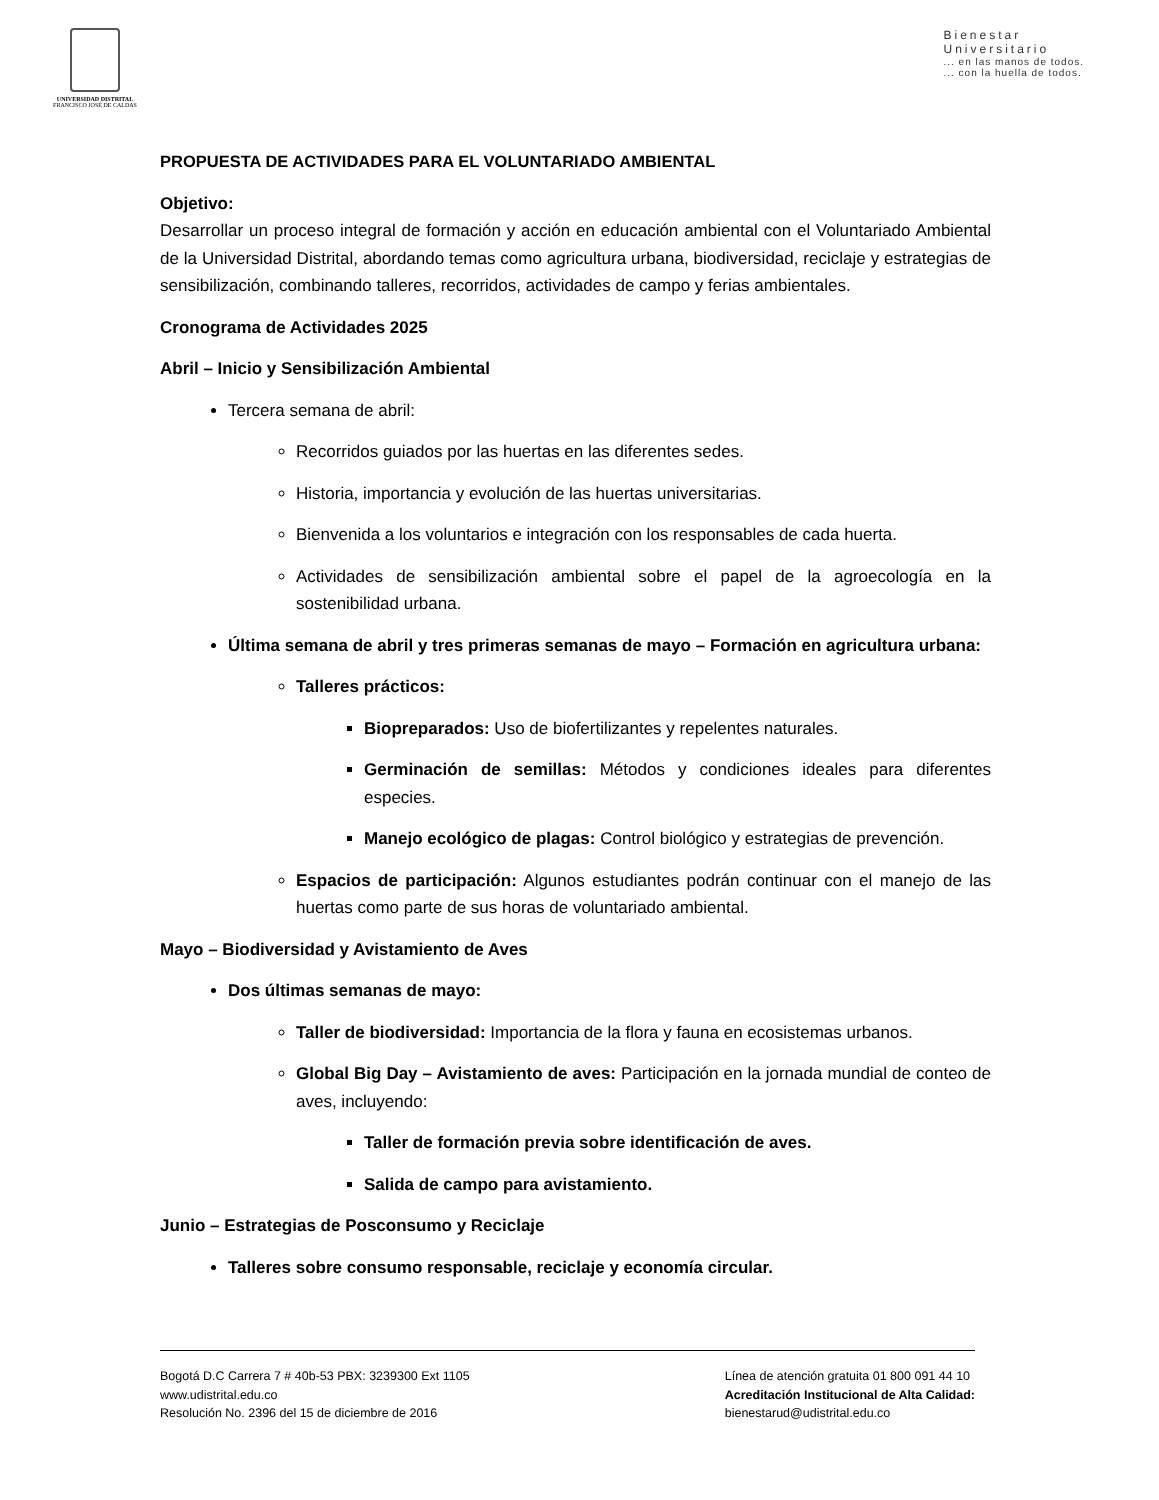UNIVERSIDAD DISTRITAL
FRANCISCO JOSÉ DE CALDAS
Bienestar
Universitario... en las manos de todos.
... con la huella de todos.
PROPUESTA DE ACTIVIDADES PARA EL VOLUNTARIADO AMBIENTAL
Objetivo:
Desarrollar un proceso integral de formación y acción en educación ambiental con el Voluntariado Ambiental de la Universidad Distrital, abordando temas como agricultura urbana, biodiversidad, reciclaje y estrategias de sensibilización, combinando talleres, recorridos, actividades de campo y ferias ambientales.
Cronograma de Actividades 2025
Abril – Inicio y Sensibilización Ambiental
Tercera semana de abril:
Recorridos guiados por las huertas en las diferentes sedes.
Historia, importancia y evolución de las huertas universitarias.
Bienvenida a los voluntarios e integración con los responsables de cada huerta.
Actividades de sensibilización ambiental sobre el papel de la agroecología en la sostenibilidad urbana.
Última semana de abril y tres primeras semanas de mayo – Formación en agricultura urbana:
Talleres prácticos:
Biopreparados: Uso de biofertilizantes y repelentes naturales.
Germinación de semillas: Métodos y condiciones ideales para diferentes especies.
Manejo ecológico de plagas: Control biológico y estrategias de prevención.
Espacios de participación: Algunos estudiantes podrán continuar con el manejo de las huertas como parte de sus horas de voluntariado ambiental.
Mayo – Biodiversidad y Avistamiento de Aves
Dos últimas semanas de mayo:
Taller de biodiversidad: Importancia de la flora y fauna en ecosistemas urbanos.
Global Big Day – Avistamiento de aves: Participación en la jornada mundial de conteo de aves, incluyendo:
Taller de formación previa sobre identificación de aves.
Salida de campo para avistamiento.
Junio – Estrategias de Posconsumo y Reciclaje
Talleres sobre consumo responsable, reciclaje y economía circular.
Bogotá D.C Carrera 7 # 40b-53 PBX: 3239300 Ext 1105
www.udistrital.edu.co
Resolución No. 2396 del 15 de diciembre de 2016
Línea de atención gratuita 01 800 091 44 10
Acreditación Institucional de Alta Calidad:
bienestarud@udistrital.edu.co